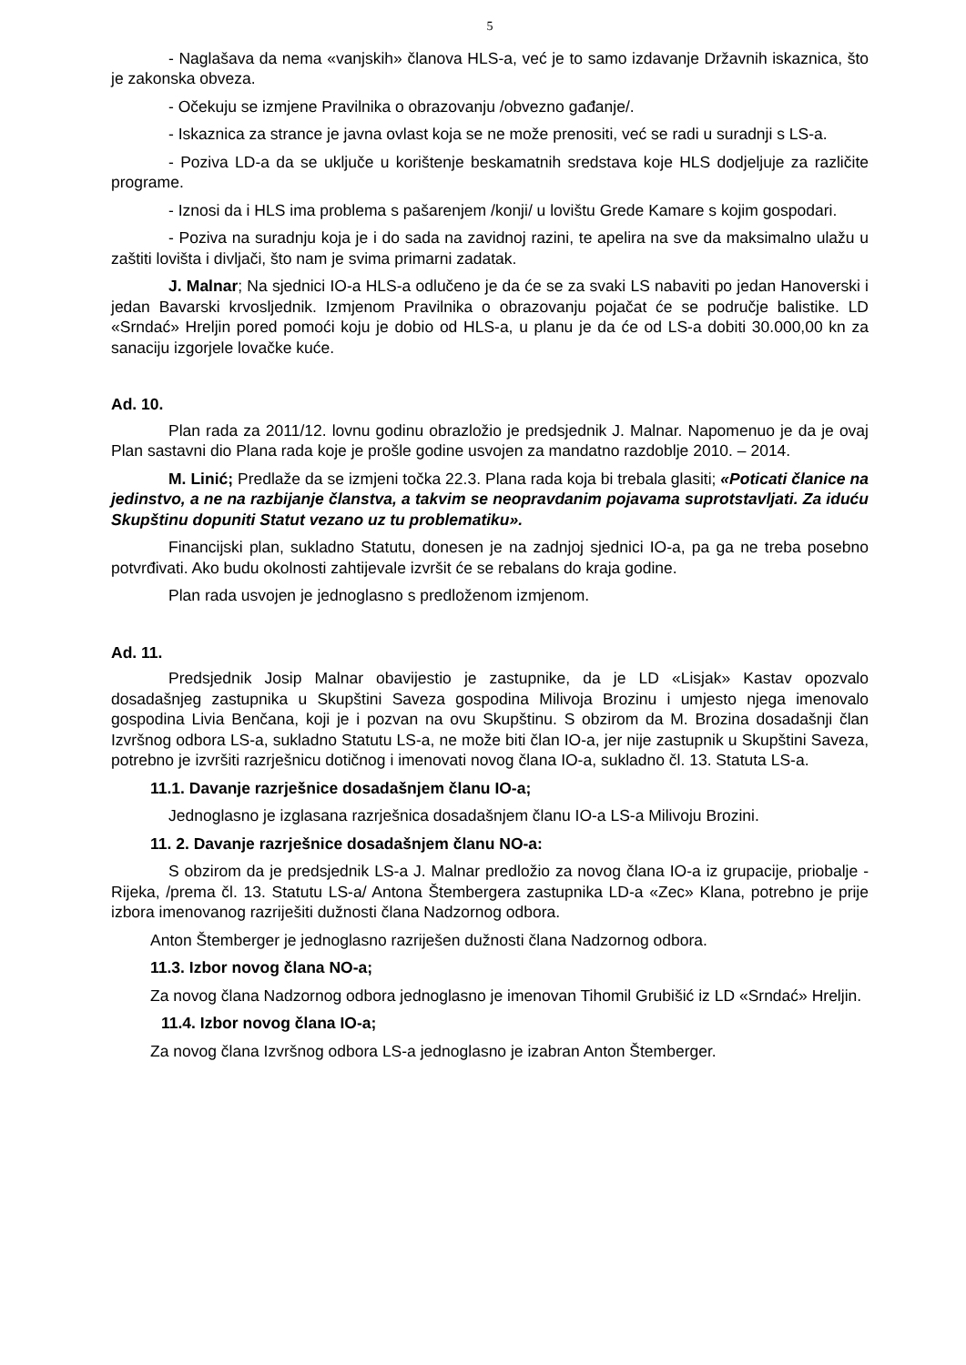5
- Naglašava da nema «vanjskih» članova HLS-a, već je to samo izdavanje Državnih iskaznica, što je zakonska obveza.
- Očekuju se izmjene Pravilnika o obrazovanju /obvezno gađanje/.
- Iskaznica za strance je javna ovlast koja se ne može prenositi, već se radi u suradnji s LS-a.
- Poziva LD-a da se uključe u korištenje beskamatnih sredstava koje HLS dodjeljuje za različite programe.
- Iznosi da i HLS ima problema s pašarenjem /konji/ u lovištu Grede Kamare s kojim gospodari.
- Poziva na suradnju koja je i do sada na zavidnoj razini, te apelira na sve da maksimalno ulažu u zaštiti lovišta i divljači, što nam je svima primarni zadatak.
J. Malnar; Na sjednici IO-a HLS-a odlučeno je da će se za svaki LS nabaviti po jedan Hanoverski i jedan Bavarski krvosljednik. Izmjenom Pravilnika o obrazovanju pojačat će se područje balistike. LD «Srndać» Hreljin pored pomoći koju je dobio od HLS-a, u planu je da će od LS-a dobiti 30.000,00 kn za sanaciju izgorjele lovačke kuće.
Ad. 10.
Plan rada za 2011/12. lovnu godinu obrazložio je predsjednik J. Malnar. Napomenuo je da je ovaj Plan sastavni dio Plana rada koje je prošle godine usvojen za mandatno razdoblje 2010. – 2014.
M. Linić; Predlaže da se izmjeni točka 22.3. Plana rada koja bi trebala glasiti; «Poticati članice na jedinstvo, a ne na razbijanje članstva, a takvim se neopravdanim pojavama suprotstavljati. Za iduću Skupštinu dopuniti Statut vezano uz tu problematiku».
Financijski plan, sukladno Statutu, donesen je na zadnjoj sjednici IO-a, pa ga ne treba posebno potvrđivati. Ako budu okolnosti zahtijevale izvršit će se rebalans do kraja godine.
Plan rada usvojen je jednoglasno s predloženom izmjenom.
Ad. 11.
Predsjednik Josip Malnar obavijestio je zastupnike, da je LD «Lisjak» Kastav opozvalo dosadašnjeg zastupnika u Skupštini Saveza gospodina Milivoja Brozinu i umjesto njega imenovalo gospodina Livia Benčana, koji je i pozvan na ovu Skupštinu. S obzirom da M. Brozina dosadašnji član Izvršnog odbora LS-a, sukladno Statutu LS-a, ne može biti član IO-a, jer nije zastupnik u Skupštini Saveza, potrebno je izvršiti razrješnicu dotičnog i imenovati novog člana IO-a, sukladno čl. 13. Statuta LS-a.
11.1. Davanje razrješnice dosadašnjem članu IO-a;
Jednoglasno je izglasana razrješnica dosadašnjem članu IO-a LS-a Milivoju Brozini.
11. 2. Davanje razrješnice dosadašnjem članu NO-a:
S obzirom da je predsjednik LS-a J. Malnar predložio za novog člana IO-a iz grupacije, priobalje - Rijeka, /prema čl. 13. Statutu LS-a/ Antona Štembergera zastupnika LD-a «Zec» Klana, potrebno je prije izbora imenovanog razriješiti dužnosti člana Nadzornog odbora.
Anton Štemberger je jednoglasno razriješen dužnosti člana Nadzornog odbora.
11.3. Izbor novog člana NO-a;
Za novog člana Nadzornog odbora jednoglasno je imenovan Tihomil Grubišić iz LD «Srndać» Hreljin.
11.4. Izbor novog člana IO-a;
Za novog člana Izvršnog odbora LS-a jednoglasno je izabran Anton Štemberger.